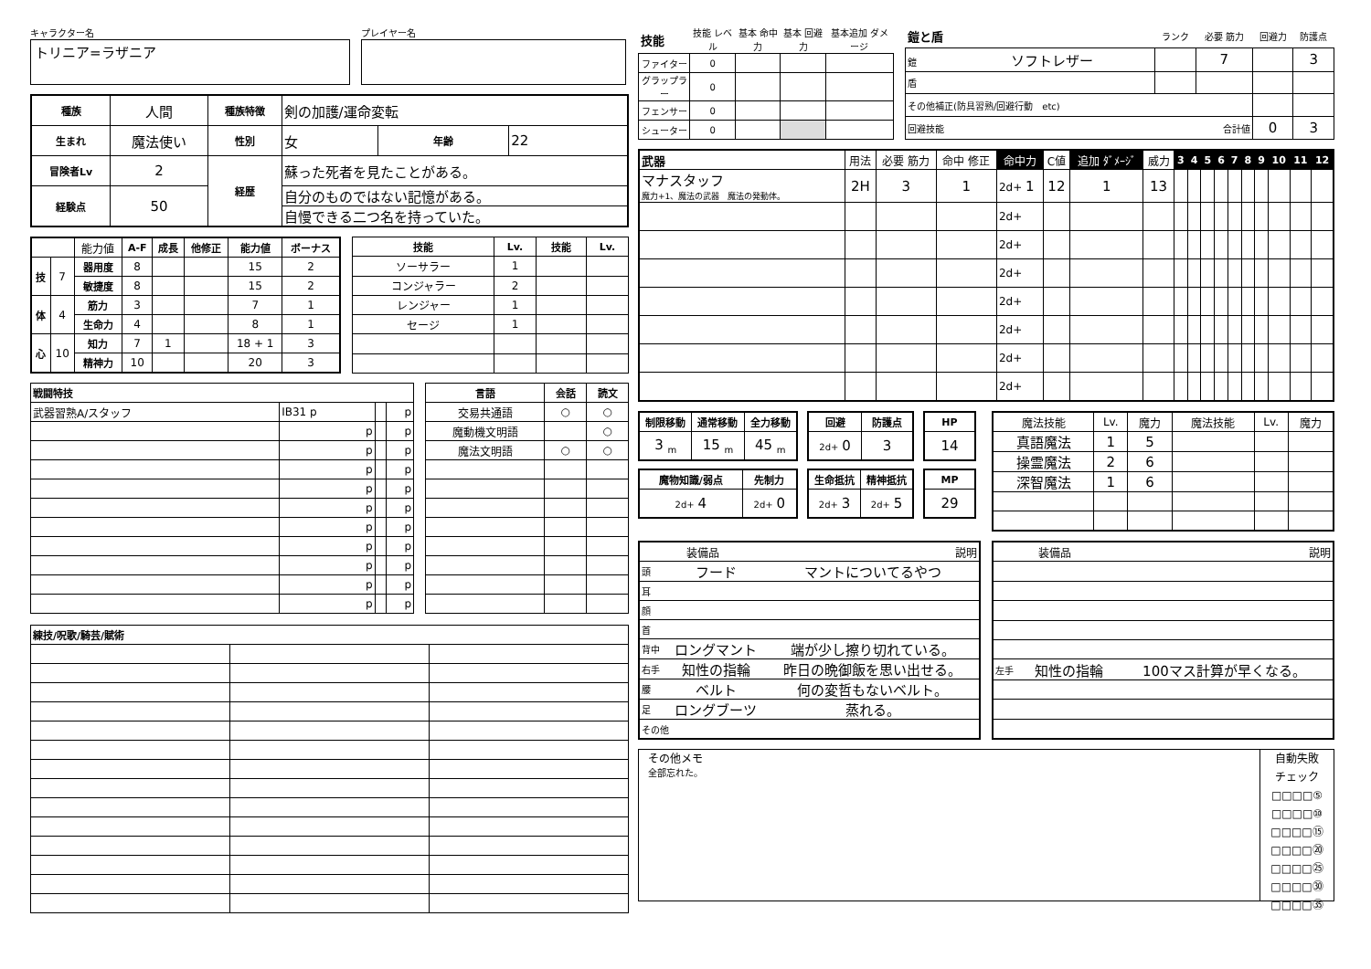キャラクター名
トリニア=ラザニア
プレイヤー名
| 種族 | 人間 | 種族特徴 | 剣の加護/運命変転 | | |
| 生まれ | 魔法使い | 性別 | 女 | 年齢 | 22 |
| 冒険者Lv | 2 | 経歴 | 蘇った死者を見たことがある。 | | |
| 経験点 | 50 | | 自分のものではない記憶がある。 | | |
| | | | 自慢できる二つ名を持っていた。 | | |
| | | 能力値 | A-F | 成長 | 他修正 | 能力値 | ボーナス |
| 技 | 7 | 器用度 | 8 | | | 15 | 2 |
| | | 敏捷度 | 8 | | | 15 | 2 |
| 体 | 4 | 筋力 | 3 | | | 7 | 1 |
| | | 生命力 | 4 | | | 8 | 1 |
| 心 | 10 | 知力 | 7 | 1 | | 18 + 1 | 3 |
| | | 精神力 | 10 | | | 20 | 3 |
| 技能 | Lv. | 技能 | Lv. |
| --- | --- | --- | --- |
| ソーサラー | 1 | | |
| コンジャラー | 2 | | |
| レンジャー | 1 | | |
| セージ | 1 | | |
| 戦闘特技 | | | |
| --- | --- | --- | --- |
| 武器習熟A/スタッフ | IB31 p | | p |
| | p | | p |
| | p | | p |
| | p | | p |
| | p | | p |
| | p | | p |
| | p | | p |
| | p | | p |
| | p | | p |
| | p | | p |
| | p | | p |
| 言語 | 会話 | 読文 |
| --- | --- | --- |
| 交易共通語 | ○ | ○ |
| 魔動機文明語 | | ○ |
| 魔法文明語 | ○ | ○ |
| 練技/呪歌/騎芸/賦術 | | |
| --- | --- | --- |
| 技能 | 技能 レベル | 基本 命中力 | 基本 回避力 | 基本追加 ダメージ |
| ファイター | 0 | | | |
| グラップラー | 0 | | | |
| フェンサー | 0 | | | |
| シューター | 0 | | | |
| 鎧と盾 | ランク | 必要 筋力 | 回避力 | 防護点 |
| 鎧 ソフトレザー | | 7 | | 3 |
| 盾 | | | | |
| その他補正(防具習熟/回避行動 etc) | | | | |
| 回避技能 合計値 | | | 0 | 3 |
| 武器 | 用法 | 必要 筋力 | 命中 修正 | 命中力 | C値 | 追加 ﾀﾞﾒｰｼﾞ | 威力 | 3 | 4 | 5 | 6 | 7 | 8 | 9 | 10 | 11 | 12 |
| マナスタッフ 魔力+1、魔法の武器 魔法の発動体。 | 2H | 3 | 1 | 2d+ 1 | 12 | 1 | 13 | | | | | | | | | | |
| | | | | 2d+ | | | | | | | | | | | | | |
| | | | | 2d+ | | | | | | | | | | | | | |
| | | | | 2d+ | | | | | | | | | | | | | |
| | | | | 2d+ | | | | | | | | | | | | | |
| | | | | 2d+ | | | | | | | | | | | | | |
| | | | | 2d+ | | | | | | | | | | | | | |
| | | | | 2d+ | | | | | | | | | | | | | |
| 制限移動 | 通常移動 | 全力移動 |
| --- | --- | --- |
| 3 <sub>m</sub> | 15 <sub>m</sub> | 45 <sub>m</sub> |
| 回避 | 防護点 |
| --- | --- |
| 2d+ 0 | 3 |
| HP |
| --- |
| 14 |
| 魔物知識/弱点 | 先制力 |
| --- | --- |
| 2d+ 4 | 2d+ 0 |
| 生命抵抗 | 精神抵抗 |
| --- | --- |
| 2d+ 3 | 2d+ 5 |
| MP |
| --- |
| 29 |
| 魔法技能 | Lv. | 魔力 | 魔法技能 | Lv. | 魔力 |
| 真語魔法 | 1 | 5 | | | |
| 操霊魔法 | 2 | 6 | | | |
| 深智魔法 | 1 | 6 | | | |
| 装備品 | | 説明 |
| 頭 | フード | マントについてるやつ |
| 耳 | | |
| 顔 | | |
| 首 | | |
| 背中 | ロングマント | 端が少し擦り切れている。 |
| 右手 | 知性の指輪 | 昨日の晩御飯を思い出せる。 |
| 腰 | ベルト | 何の変哲もないベルト。 |
| 足 | ロングブーツ | 蒸れる。 |
| その他 | | |
| 装備品 | | 説明 |
| 左手 | 知性の指輪 | 100マス計算が早くなる。 |
その他メモ
全部忘れた。
自動失敗
チェック
□□□□⑤
□□□□⑩
□□□□⑮
□□□□⑳
□□□□㉕
□□□□㉚
□□□□㉟